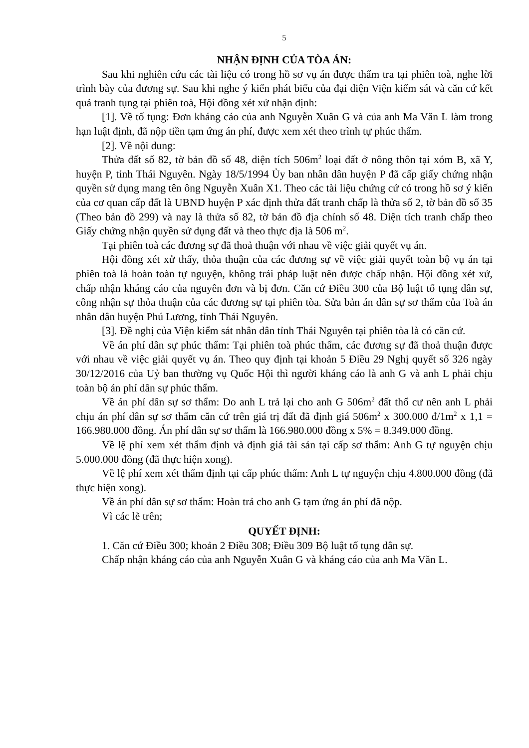5
NHẬN ĐỊNH CỦA TÒA ÁN:
Sau khi nghiên cứu các tài liệu có trong hồ sơ vụ án được thẩm tra tại phiên toà, nghe lời trình bày của đương sự. Sau khi nghe ý kiến phát biểu của đại diện Viện kiểm sát và căn cứ kết quả tranh tụng tại phiên toà, Hội đồng xét xử nhận định:
[1]. Về tố tụng: Đơn kháng cáo của anh Nguyễn Xuân G và của anh Ma Văn L làm trong hạn luật định, đã nộp tiền tạm ứng án phí, được xem xét theo trình tự phúc thẩm.
[2]. Về nội dung:
Thửa đất số 82, tờ bản đồ số 48, diện tích 506m<sup>2</sup> loại đất ở nông thôn tại xóm B, xã Y, huyện P, tỉnh Thái Nguyên. Ngày 18/5/1994 Ủy ban nhân dân huyện P đã cấp giấy chứng nhận quyền sử dụng mang tên ông Nguyễn Xuân X1. Theo các tài liệu chứng cứ có trong hồ sơ ý kiến của cơ quan cấp đất là UBND huyện P xác định thửa đất tranh chấp là thửa số 2, tờ bản đồ số 35 (Theo bản đồ 299) và nay là thửa số 82, tờ bản đồ địa chính số 48. Diện tích tranh chấp theo Giấy chứng nhận quyền sử dụng đất và theo thực địa là 506 m<sup>2</sup>.
Tại phiên toà các đương sự đã thoả thuận với nhau về việc giải quyết vụ án.
Hội đồng xét xử thấy, thỏa thuận của các đương sự về việc giải quyết toàn bộ vụ án tại phiên toà là hoàn toàn tự nguyện, không trái pháp luật nên được chấp nhận. Hội đồng xét xử, chấp nhận kháng cáo của nguyên đơn và bị đơn. Căn cứ Điều 300 của Bộ luật tố tụng dân sự, công nhận sự thỏa thuận của các đương sự tại phiên tòa. Sửa bản án dân sự sơ thẩm của Toà án nhân dân huyện Phú Lương, tỉnh Thái Nguyên.
[3]. Đề nghị của Viện kiểm sát nhân dân tỉnh Thái Nguyên tại phiên tòa là có căn cứ.
Về án phí dân sự phúc thẩm: Tại phiên toà phúc thẩm, các đương sự đã thoả thuận được với nhau về việc giải quyết vụ án. Theo quy định tại khoản 5 Điều 29 Nghị quyết số 326 ngày 30/12/2016 của Uỷ ban thường vụ Quốc Hội thì người kháng cáo là anh G và anh L phải chịu toàn bộ án phí dân sự phúc thẩm.
Về án phí dân sự sơ thẩm: Do anh L trả lại cho anh G 506m<sup>2</sup> đất thổ cư nên anh L phải chịu án phí dân sự sơ thẩm căn cứ trên giá trị đất đã định giá 506m<sup>2</sup> x 300.000 đ/1m<sup>2</sup> x 1,1 = 166.980.000 đồng. Án phí dân sự sơ thẩm là 166.980.000 đồng x 5% = 8.349.000 đồng.
Về lệ phí xem xét thẩm định và định giá tài sản tại cấp sơ thẩm: Anh G tự nguyện chịu 5.000.000 đồng (đã thực hiện xong).
Về lệ phí xem xét thẩm định tại cấp phúc thẩm: Anh L tự nguyện chịu 4.800.000 đồng (đã thực hiện xong).
Về án phí dân sự sơ thẩm: Hoàn trả cho anh G tạm ứng án phí đã nộp.
Vì các lẽ trên;
QUYẾT ĐỊNH:
1. Căn cứ Điều 300; khoản 2 Điều 308; Điều 309 Bộ luật tố tụng dân sự.
Chấp nhận kháng cáo của anh Nguyễn Xuân G và kháng cáo của anh Ma Văn L.